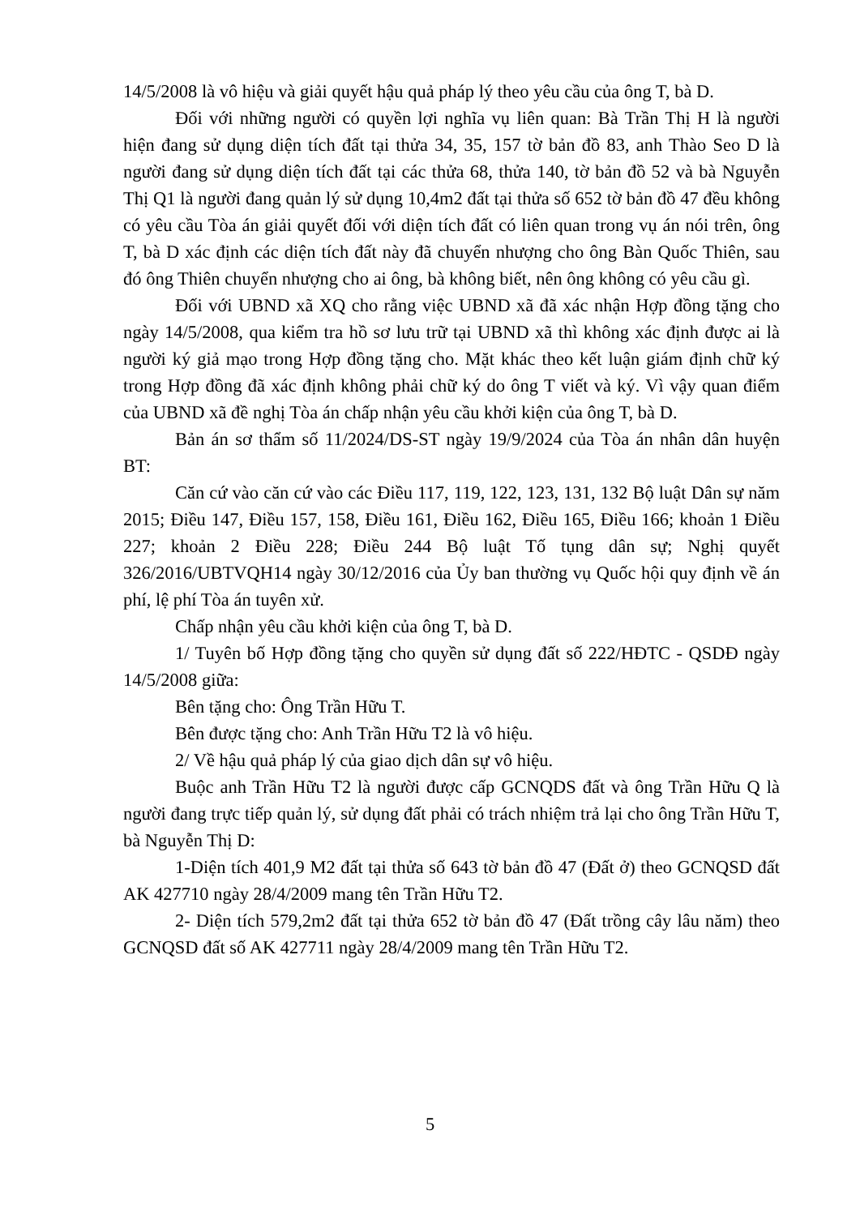14/5/2008 là vô hiệu và giải quyết hậu quả pháp lý theo yêu cầu của ông T, bà D.
Đối với những người có quyền lợi nghĩa vụ liên quan: Bà Trần Thị H là người hiện đang sử dụng diện tích đất tại thửa 34, 35, 157 tờ bản đồ 83, anh Thào Seo D là người đang sử dụng diện tích đất tại các thửa 68, thửa 140, tờ bản đồ 52 và bà Nguyễn Thị Q1 là người đang quản lý sử dụng 10,4m2 đất tại thửa số 652 tờ bản đồ 47 đều không có yêu cầu Tòa án giải quyết đối với diện tích đất có liên quan trong vụ án nói trên, ông T, bà D xác định các diện tích đất này đã chuyển nhượng cho ông Bàn Quốc Thiên, sau đó ông Thiên chuyển nhượng cho ai ông, bà không biết, nên ông không có yêu cầu gì.
Đối với UBND xã XQ cho rằng việc UBND xã đã xác nhận Hợp đồng tặng cho ngày 14/5/2008, qua kiểm tra hồ sơ lưu trữ tại UBND xã thì không xác định được ai là người ký giả mạo trong Hợp đồng tặng cho. Mặt khác theo kết luận giám định chữ ký trong Hợp đồng đã xác định không phải chữ ký do ông T viết và ký. Vì vậy quan điểm của UBND xã đề nghị Tòa án chấp nhận yêu cầu khởi kiện của ông T, bà D.
Bản án sơ thẩm số 11/2024/DS-ST ngày 19/9/2024 của Tòa án nhân dân huyện BT:
Căn cứ vào căn cứ vào các Điều 117, 119, 122, 123, 131, 132 Bộ luật Dân sự năm 2015; Điều 147, Điều 157, 158, Điều 161, Điều 162, Điều 165, Điều 166; khoản 1 Điều 227; khoản 2 Điều 228; Điều 244 Bộ luật Tố tụng dân sự; Nghị quyết 326/2016/UBTVQH14 ngày 30/12/2016 của Ủy ban thường vụ Quốc hội quy định về án phí, lệ phí Tòa án tuyên xử.
Chấp nhận yêu cầu khởi kiện của ông T, bà D.
1/ Tuyên bố Hợp đồng tặng cho quyền sử dụng đất số 222/HĐTC - QSDĐ ngày 14/5/2008 giữa:
Bên tặng cho: Ông Trần Hữu T.
Bên được tặng cho: Anh Trần Hữu T2 là vô hiệu.
2/ Về hậu quả pháp lý của giao dịch dân sự vô hiệu.
Buộc anh Trần Hữu T2 là người được cấp GCNQDS đất và ông Trần Hữu Q là người đang trực tiếp quản lý, sử dụng đất phải có trách nhiệm trả lại cho ông Trần Hữu T, bà Nguyễn Thị D:
1-Diện tích 401,9 M2 đất tại thửa số 643 tờ bản đồ 47 (Đất ở) theo GCNQSD đất AK 427710 ngày 28/4/2009 mang tên Trần Hữu T2.
2- Diện tích 579,2m2 đất tại thửa 652 tờ bản đồ 47 (Đất trồng cây lâu năm) theo GCNQSD đất số AK 427711 ngày 28/4/2009 mang tên Trần Hữu T2.
5